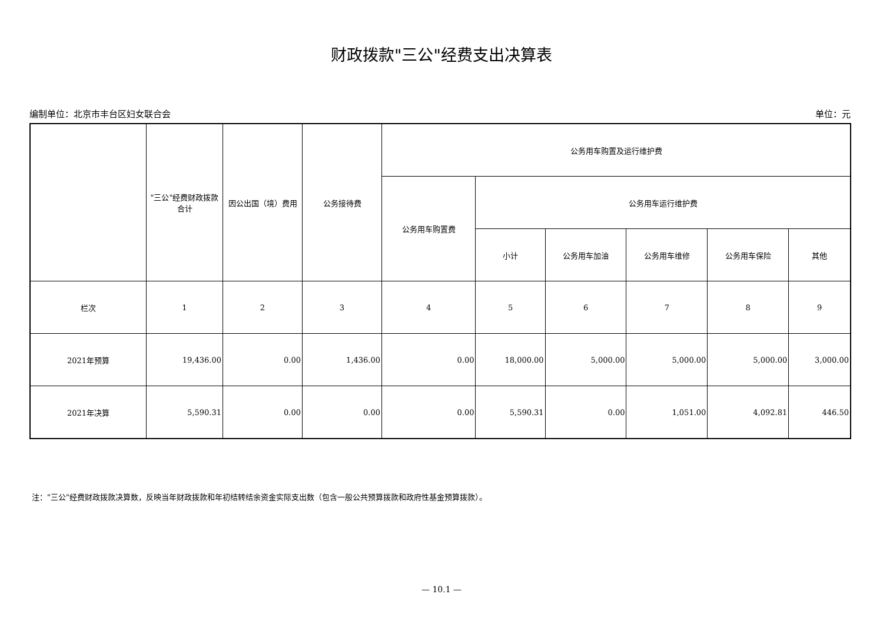财政拨款"三公"经费支出决算表
编制单位：北京市丰台区妇女联合会 单位：元
| | "三公"经费财政拨款合计 | 因公出国（境）费用 | 公务接待费 | 公务用车购置及运行维护费 | | | | | |
| --- | --- | --- | --- | --- | --- | --- | --- | --- | --- |
| | | | | 公务用车购置费 | 公务用车运行维护费 | | | | |
| | | | | | 小计 | 公务用车加油 | 公务用车维修 | 公务用车保险 | 其他 |
| 栏次 | 1 | 2 | 3 | 4 | 5 | 6 | 7 | 8 | 9 |
| 2021年预算 | 19,436.00 | 0.00 | 1,436.00 | 0.00 | 18,000.00 | 5,000.00 | 5,000.00 | 5,000.00 | 3,000.00 |
| 2021年决算 | 5,590.31 | 0.00 | 0.00 | 0.00 | 5,590.31 | 0.00 | 1,051.00 | 4,092.81 | 446.50 |
注："三公"经费财政拨款决算数，反映当年财政拨款和年初结转结余资金实际支出数（包含一般公共预算拨款和政府性基金预算拨款）。
— 10.1 —